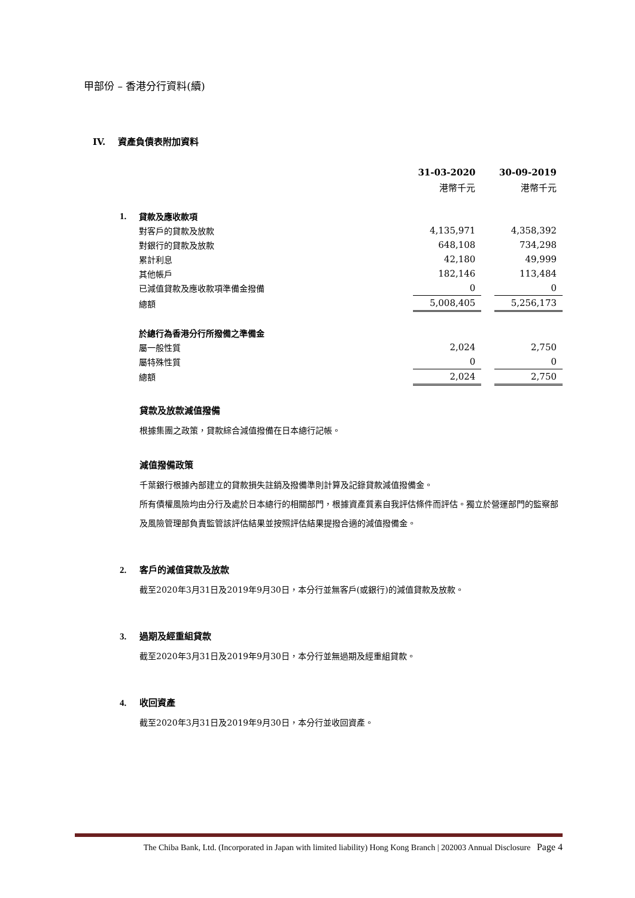甲部份 – 香港分行資料(續)
IV. 資產負債表附加資料
| | | 31-03-2020 | | 30-09-2019 |
| | | 港幣千元 | | 港幣千元 |
| 1. | 貸款及應收款項 | | | |
| | 對客戶的貸款及放款 | 4,135,971 | | 4,358,392 |
| | 對銀行的貸款及放款 | 648,108 | | 734,298 |
| | 累計利息 | 42,180 | | 49,999 |
| | 其他帳戶 | 182,146 | | 113,484 |
| | 已減值貸款及應收款項準備金撥備 | 0 | | 0 |
| | 總額 | 5,008,405 | | 5,256,173 |
| | 於總行為香港分行所撥備之準備金 | | | |
| | 屬一般性質 | 2,024 | | 2,750 |
| | 屬特殊性質 | 0 | | 0 |
| | 總額 | 2,024 | | 2,750 |
貸款及放款減值撥備
根據集團之政策，貸款綜合減值撥備在日本總行記帳。
減值撥備政策
千葉銀行根據內部建立的貸款損失註銷及撥備準則計算及記錄貸款減值撥備金。
所有債權風險均由分行及處於日本總行的相關部門，根據資產質素自我評估條件而評估。獨立於營運部門的監察部及風險管理部負責監管該評估結果並按照評估結果提撥合適的減值撥備金。
2. 客戶的減值貸款及放款
截至2020年3月31日及2019年9月30日，本分行並無客戶(或銀行)的減值貸款及放款。
3. 過期及經重組貸款
截至2020年3月31日及2019年9月30日，本分行並無過期及經重組貸款。
4. 收回資產
截至2020年3月31日及2019年9月30日，本分行並收回資產。
The Chiba Bank, Ltd. (Incorporated in Japan with limited liability) Hong Kong Branch | 202003 Annual Disclosure Page 4